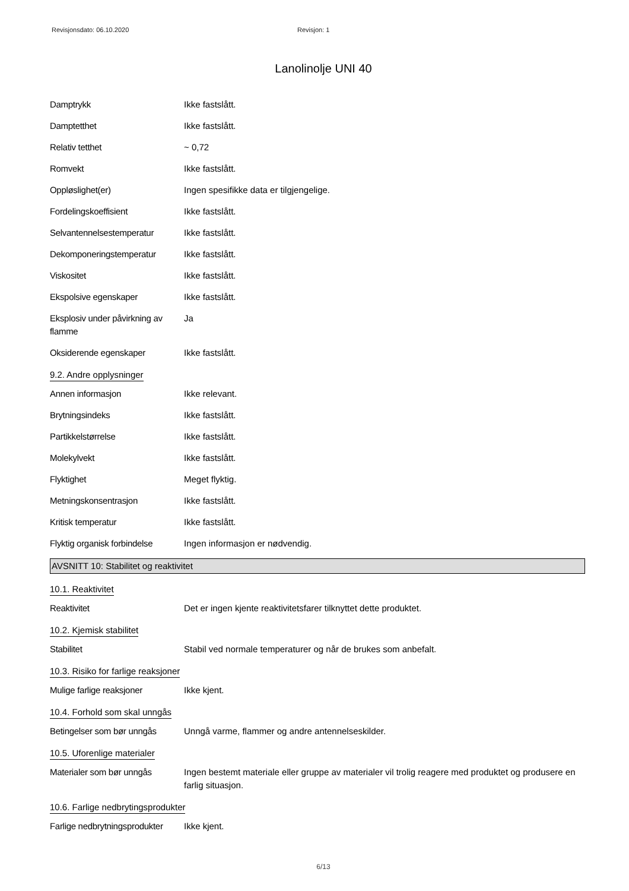Revisjonsdato: 06.10.2020 Revisjon: 1
Lanolinolje UNI 40
Damptrykk Ikke fastslått.
Damptetthet Ikke fastslått.
Relativ tetthet ~ 0,72
Romvekt Ikke fastslått.
Oppløslighet(er) Ingen spesifikke data er tilgjengelige.
Fordelingskoeffisient Ikke fastslått.
Selvantennelsestemperatur Ikke fastslått.
Dekomponeringstemperatur Ikke fastslått.
Viskositet Ikke fastslått.
Ekspolsive egenskaper Ikke fastslått.
Eksplosiv under påvirkning av flamme
Ja
Oksiderende egenskaper Ikke fastslått.
9.2. Andre opplysninger
Annen informasjon Ikke relevant.
Brytningsindeks Ikke fastslått.
Partikkelstørrelse Ikke fastslått.
Molekylvekt Ikke fastslått.
Flyktighet Meget flyktig.
Metningskonsentrasjon Ikke fastslått.
Kritisk temperatur Ikke fastslått.
Flyktig organisk forbindelse
Ingen informasjon er nødvendig.
AVSNITT 10: Stabilitet og reaktivitet
10.1. Reaktivitet
Reaktivitet Det er ingen kjente reaktivitetsfarer tilknyttet dette produktet.
10.2. Kjemisk stabilitet
Stabilitet Stabil ved normale temperaturer og når de brukes som anbefalt.
10.3. Risiko for farlige reaksjoner
Mulige farlige reaksjoner Ikke kjent.
10.4. Forhold som skal unngås
Betingelser som bør unngås
Unngå varme, flammer og andre antennelseskilder.
10.5. Uforenlige materialer
Materialer som bør unngås Ingen bestemt materiale eller gruppe av materialer vil trolig reagere med produktet og produsere en farlig situasjon.
10.6. Farlige nedbrytingsprodukter
Farlige nedbrytningsprodukter
Ikke kjent.
6/13